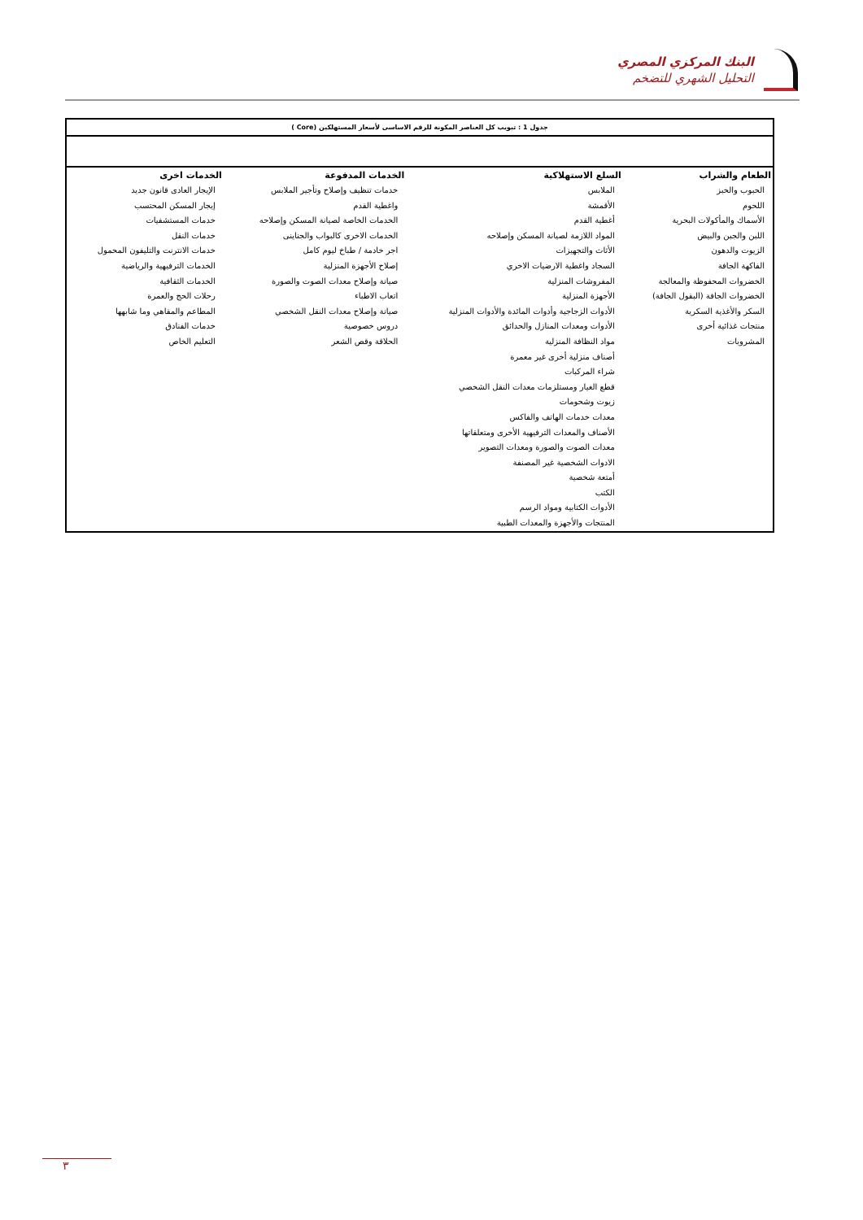البنك المركزي المصري
التحليل الشهري للتضخم
جدول 1 : تبويب كل العناصر المكونة للرقم الاساسى لأسعار المستهلكين (Core )
| الطعام والشراب | السلع الاستهلاكية | الخدمات المدفوعة | الخدمات اخرى |
| --- | --- | --- | --- |
| الحبوب والخبز اللحوم الأسماك والمأكولات البحرية اللبن والجبن والبيض الزيوت والدهون الفاكهة الجافة الخضروات المحفوظة والمعالجة الخضروات الجافة (البقول الجافة) السكر والأغذية السكرية منتجات غذائية أخرى المشروبات | الملابس الأقمشة أغطية القدم المواد اللازمة لصيانة المسكن وإصلاحه الأثاث والتجهيزات السجاد واغطية الارضيات الاخري المفروشات المنزلية الأجهزة المنزلية الأدوات الزجاجية وأدوات المائدة والأدوات المنزلية الأدوات ومعدات المنازل والحدائق مواد النظافة المنزلية أصناف منزلية أخرى غير معمرة شراء المركبات قطع الغيار ومستلزمات معدات النقل الشخصي زيوت وشحومات معدات خدمات الهاتف والفاكس الأصناف والمعدات الترفيهية الأخرى ومتعلقاتها معدات الصوت والصورة ومعدات التصوير الادوات الشخصية غير المصنفة أمتعة شخصية الكتب الأدوات الكتابية ومواد الرسم المنتجات والأجهزة والمعدات الطبية | خدمات تنظيف وإصلاح وتأجير الملابس واغطية القدم الخدمات الخاصة لصيانة المسكن وإصلاحه الخدمات الاخرى كالبواب والجناينى اجر خادمة / طباخ ليوم كامل إصلاح الأجهزة المنزلية صيانة وإصلاح معدات الصوت والصورة اتعاب الاطباء صيانة وإصلاح معدات النقل الشخصي دروس خصوصية الحلاقة وقص الشعر | الإيجار العادى قانون جديد إيجار المسكن المحتسب خدمات المستشفيات خدمات النقل خدمات الانترنت والتليفون المحمول الخدمات الترفيهية والرياضية الخدمات الثقافية رحلات الحج والعمرة المطاعم والمقاهي وما شابهها خدمات الفنادق التعليم الخاص |
٣